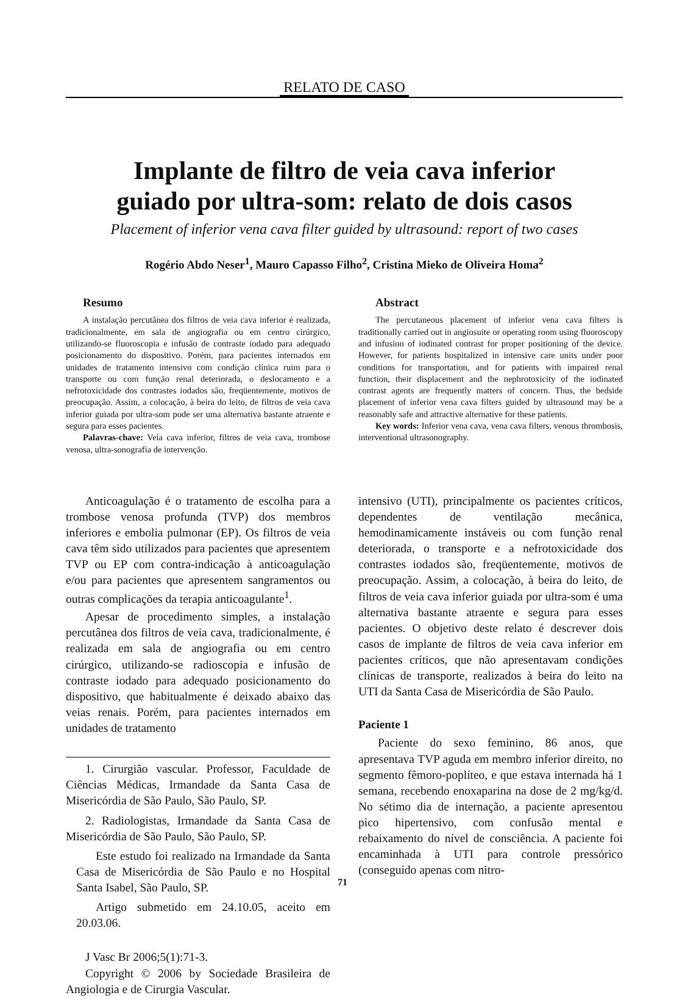RELATO DE CASO
Implante de filtro de veia cava inferior
guiado por ultra-som: relato de dois casos
Placement of inferior vena cava filter guided by ultrasound: report of two cases
Rogério Abdo Neser<sup>1</sup>, Mauro Capasso Filho<sup>2</sup>, Cristina Mieko de Oliveira Homa<sup>2</sup>
Resumo
A instalação percutânea dos filtros de veia cava inferior é realizada, tradicionalmente, em sala de angiografia ou em centro cirúrgico, utilizando-se fluoroscopia e infusão de contraste iodado para adequado posicionamento do dispositivo. Porém, para pacientes internados em unidades de tratamento intensivo com condição clínica ruim para o transporte ou com função renal deteriorada, o deslocamento e a nefrotoxicidade dos contrastes iodados são, freqüentemente, motivos de preocupação. Assim, a colocação, à beira do leito, de filtros de veia cava inferior guiada por ultra-som pode ser uma alternativa bastante atraente e segura para esses pacientes.
Palavras-chave: Veia cava inferior, filtros de veia cava, trombose venosa, ultra-sonografia de intervenção.
Abstract
The percutaneous placement of inferior vena cava filters is traditionally carried out in angiosuite or operating room using fluoroscopy and infusion of iodinated contrast for proper positioning of the device. However, for patients hospitalized in intensive care units under poor conditions for transportation, and for patients with impaired renal function, their displacement and the nephrotoxicity of the iodinated contrast agents are frequently matters of concern. Thus, the bedside placement of inferior vena cava filters guided by ultrasound may be a reasonably safe and attractive alternative for these patients.
Key words: Inferior vena cava, vena cava filters, venous thrombosis, interventional ultrasonography.
Anticoagulação é o tratamento de escolha para a trombose venosa profunda (TVP) dos membros inferiores e embolia pulmonar (EP). Os filtros de veia cava têm sido utilizados para pacientes que apresentem TVP ou EP com contra-indicação à anticoagulação e/ou para pacientes que apresentem sangramentos ou outras complicações da terapia anticoagulante<sup>1</sup>.
Apesar de procedimento simples, a instalação percutânea dos filtros de veia cava, tradicionalmente, é realizada em sala de angiografia ou em centro cirúrgico, utilizando-se radioscopia e infusão de contraste iodado para adequado posicionamento do dispositivo, que habitualmente é deixado abaixo das veias renais. Porém, para pacientes internados em unidades de tratamento
1. Cirurgião vascular. Professor, Faculdade de Ciências Médicas, Irmandade da Santa Casa de Misericórdia de São Paulo, São Paulo, SP.
2. Radiologistas, Irmandade da Santa Casa de Misericórdia de São Paulo, São Paulo, SP.
Este estudo foi realizado na Irmandade da Santa Casa de Misericórdia de São Paulo e no Hospital Santa Isabel, São Paulo, SP.
Artigo submetido em 24.10.05, aceito em 20.03.06.
J Vasc Br 2006;5(1):71-3.
Copyright © 2006 by Sociedade Brasileira de Angiologia e de Cirurgia Vascular.
intensivo (UTI), principalmente os pacientes críticos, dependentes de ventilação mecânica, hemodinamicamente instáveis ou com função renal deteriorada, o transporte e a nefrotoxicidade dos contrastes iodados são, freqüentemente, motivos de preocupação. Assim, a colocação, à beira do leito, de filtros de veia cava inferior guiada por ultra-som é uma alternativa bastante atraente e segura para esses pacientes. O objetivo deste relato é descrever dois casos de implante de filtros de veia cava inferior em pacientes críticos, que não apresentavam condições clínicas de transporte, realizados à beira do leito na UTI da Santa Casa de Misericórdia de São Paulo.
Paciente 1
Paciente do sexo feminino, 86 anos, que apresentava TVP aguda em membro inferior direito, no segmento fêmoro-poplíteo, e que estava internada há 1 semana, recebendo enoxaparina na dose de 2 mg/kg/d. No sétimo dia de internação, a paciente apresentou pico hipertensivo, com confusão mental e rebaixamento do nível de consciência. A paciente foi encaminhada à UTI para controle pressórico (conseguido apenas com nitro-
71